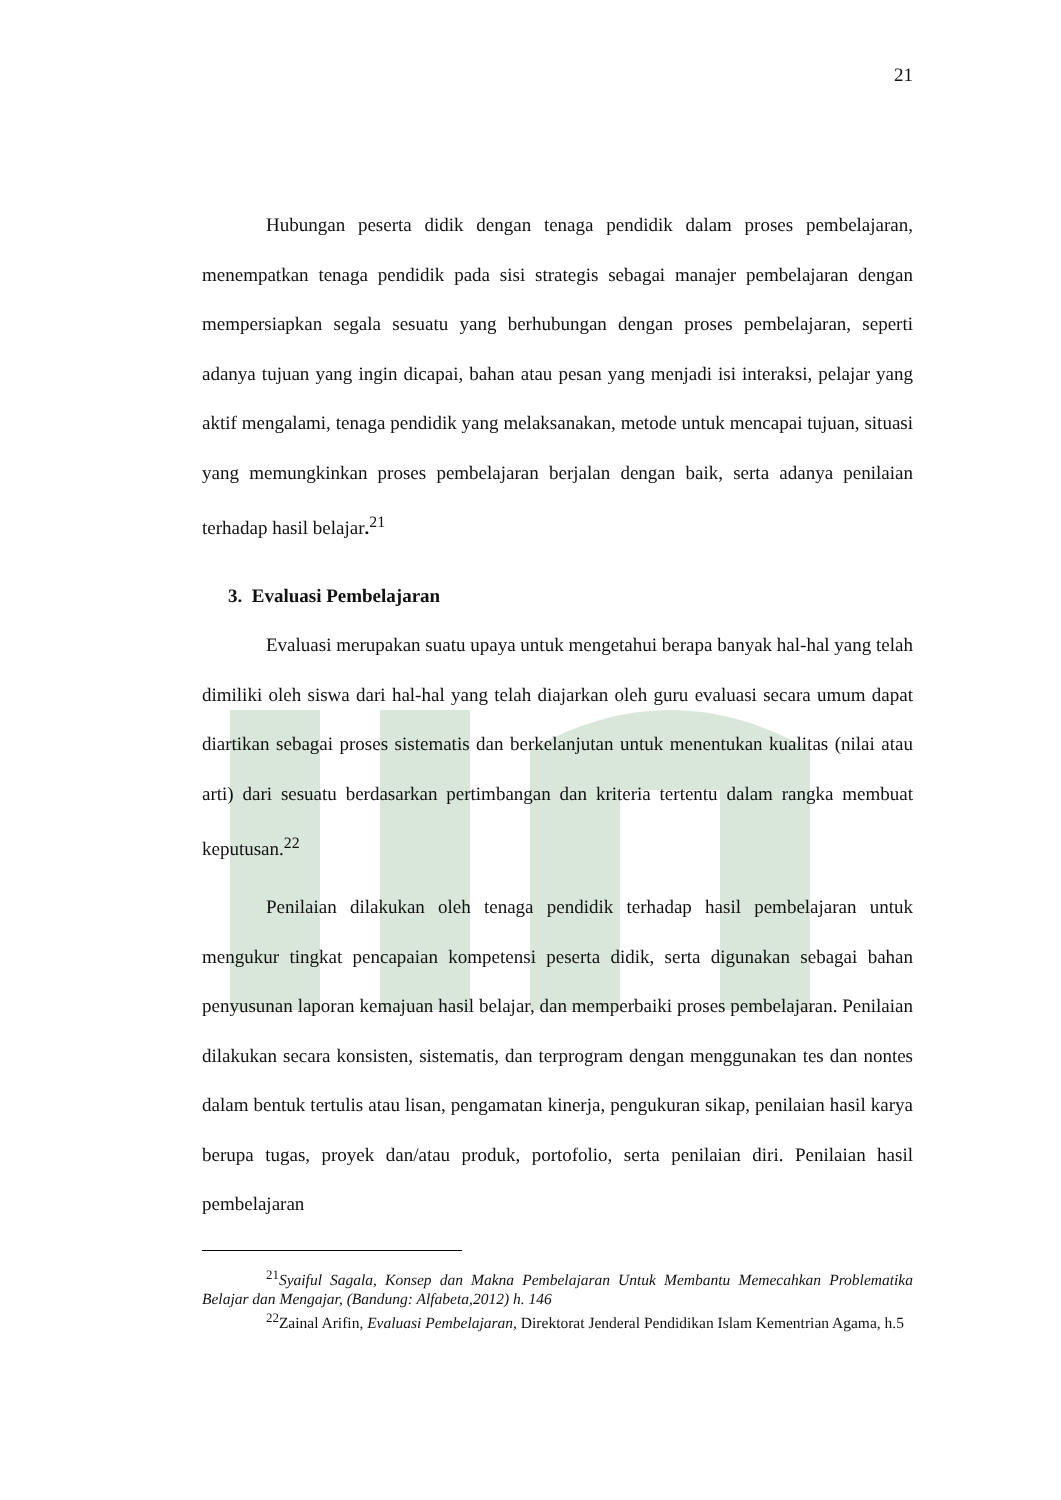21
Hubungan peserta didik dengan tenaga pendidik dalam proses pembelajaran, menempatkan tenaga pendidik pada sisi strategis sebagai manajer pembelajaran dengan mempersiapkan segala sesuatu yang berhubungan dengan proses pembelajaran, seperti adanya tujuan yang ingin dicapai, bahan atau pesan yang menjadi isi interaksi, pelajar yang aktif mengalami, tenaga pendidik yang melaksanakan, metode untuk mencapai tujuan, situasi yang memungkinkan proses pembelajaran berjalan dengan baik, serta adanya penilaian terhadap hasil belajar.<sup>21</sup>
3. Evaluasi Pembelajaran
Evaluasi merupakan suatu upaya untuk mengetahui berapa banyak hal-hal yang telah dimiliki oleh siswa dari hal-hal yang telah diajarkan oleh guru evaluasi secara umum dapat diartikan sebagai proses sistematis dan berkelanjutan untuk menentukan kualitas (nilai atau arti) dari sesuatu berdasarkan pertimbangan dan kriteria tertentu dalam rangka membuat keputusan.<sup>22</sup>
Penilaian dilakukan oleh tenaga pendidik terhadap hasil pembelajaran untuk mengukur tingkat pencapaian kompetensi peserta didik, serta digunakan sebagai bahan penyusunan laporan kemajuan hasil belajar, dan memperbaiki proses pembelajaran. Penilaian dilakukan secara konsisten, sistematis, dan terprogram dengan menggunakan tes dan nontes dalam bentuk tertulis atau lisan, pengamatan kinerja, pengukuran sikap, penilaian hasil karya berupa tugas, proyek dan/atau produk, portofolio, serta penilaian diri. Penilaian hasil pembelajaran
<sup>21</sup> Syaiful Sagala, Konsep dan Makna Pembelajaran Untuk Membantu Memecahkan Problematika Belajar dan Mengajar, (Bandung: Alfabeta,2012) h. 146
<sup>22</sup> Zainal Arifin, Evaluasi Pembelajaran, Direktorat Jenderal Pendidikan Islam Kementrian Agama, h.5